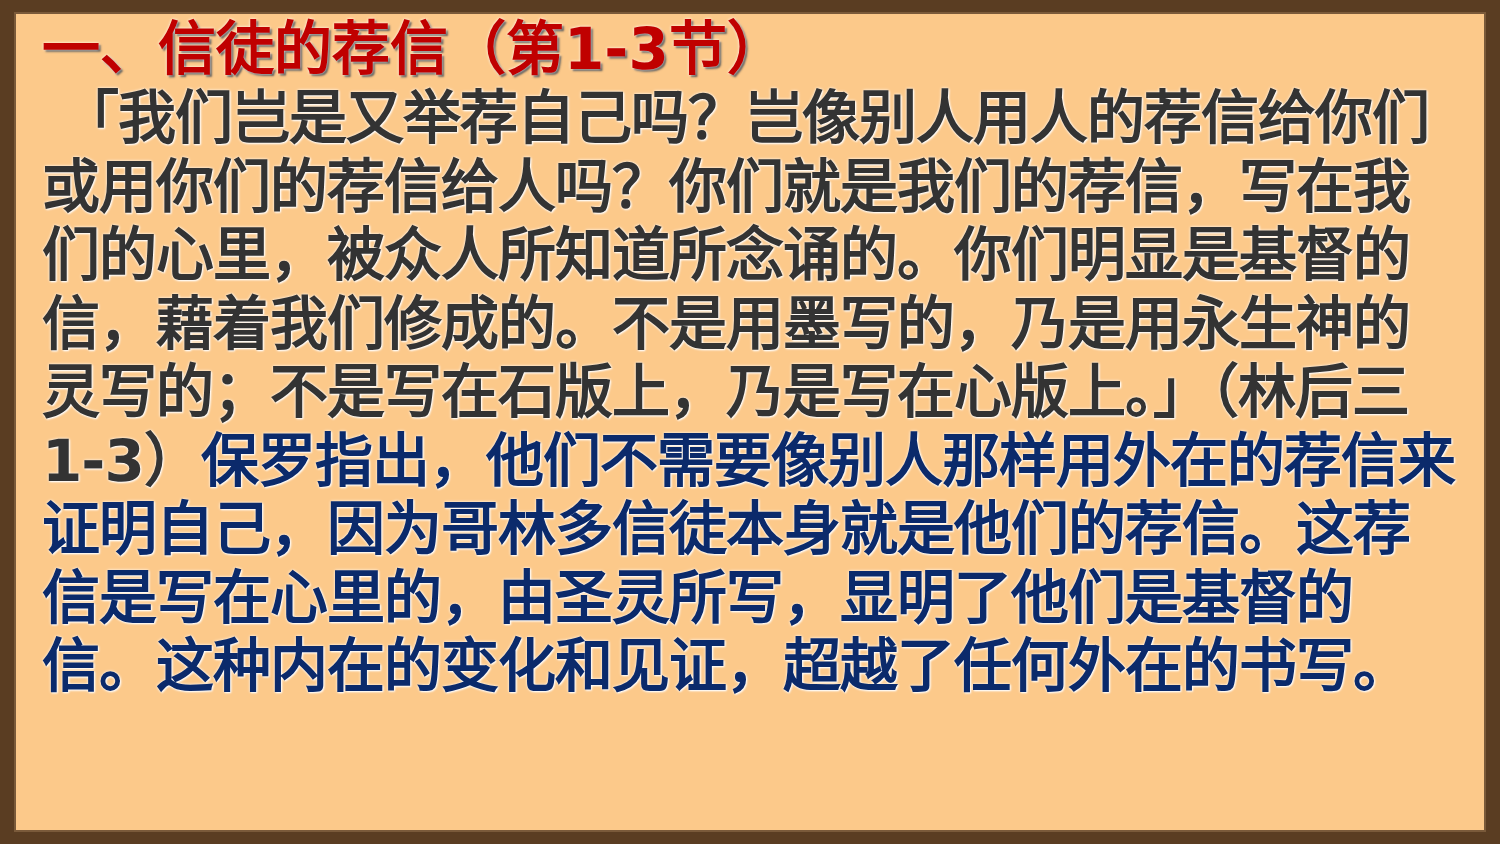一、信徒的荐信（第1-3节）
「我们岂是又举荐自己吗？岂像别人用人的荐信给你们或用你们的荐信给人吗？你们就是我们的荐信，写在我们的心里，被众人所知道所念诵的。你们明显是基督的信，藉着我们修成的。不是用墨写的，乃是用永生神的灵写的；不是写在石版上，乃是写在心版上。」（林后三1-3）保罗指出，他们不需要像别人那样用外在的荐信来证明自己，因为哥林多信徒本身就是他们的荐信。这荐信是写在心里的，由圣灵所写，显明了他们是基督的信。这种内在的变化和见证，超越了任何外在的书写。